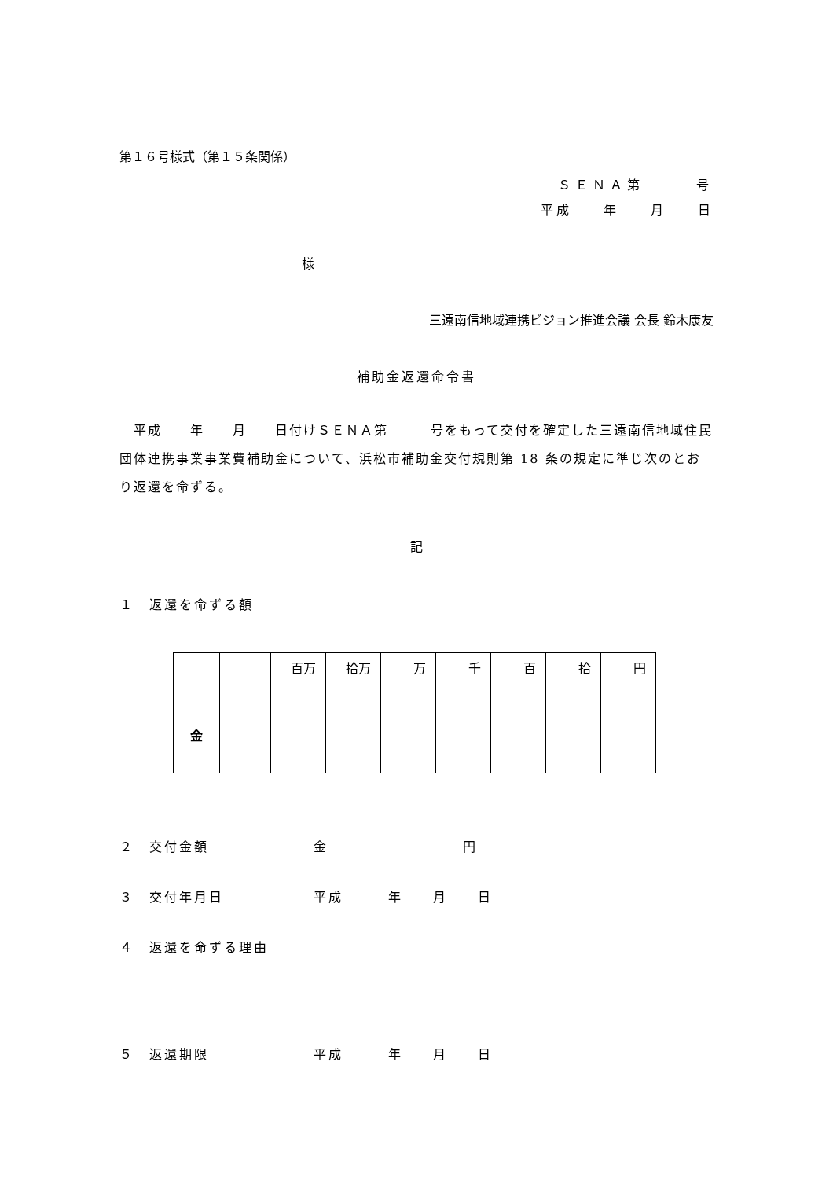第１６号様式（第１５条関係）
ＳＥＮＡ第　　　号
平成　　年　　月　　日
様
三遠南信地域連携ビジョン推進会議 会長 鈴木康友
補助金返還命令書
　平成　　年　　月　　日付けＳＥＮＡ第　　　号をもって交付を確定した三遠南信地域住民団体連携事業事業費補助金について、浜松市補助金交付規則第 18 条の規定に準じ次のとおり返還を命ずる。
記
１　返還を命ずる額
| 金 | | 百万 | 拾万 | 万 | 千 | 百 | 拾 | 円 |
２　交付金額　　　　　　　金　　　　　　　　　円
３　交付年月日　　　　　　平成　　　年　　月　　日
４　返還を命ずる理由
５　返還期限　　　　　　　平成　　　年　　月　　日